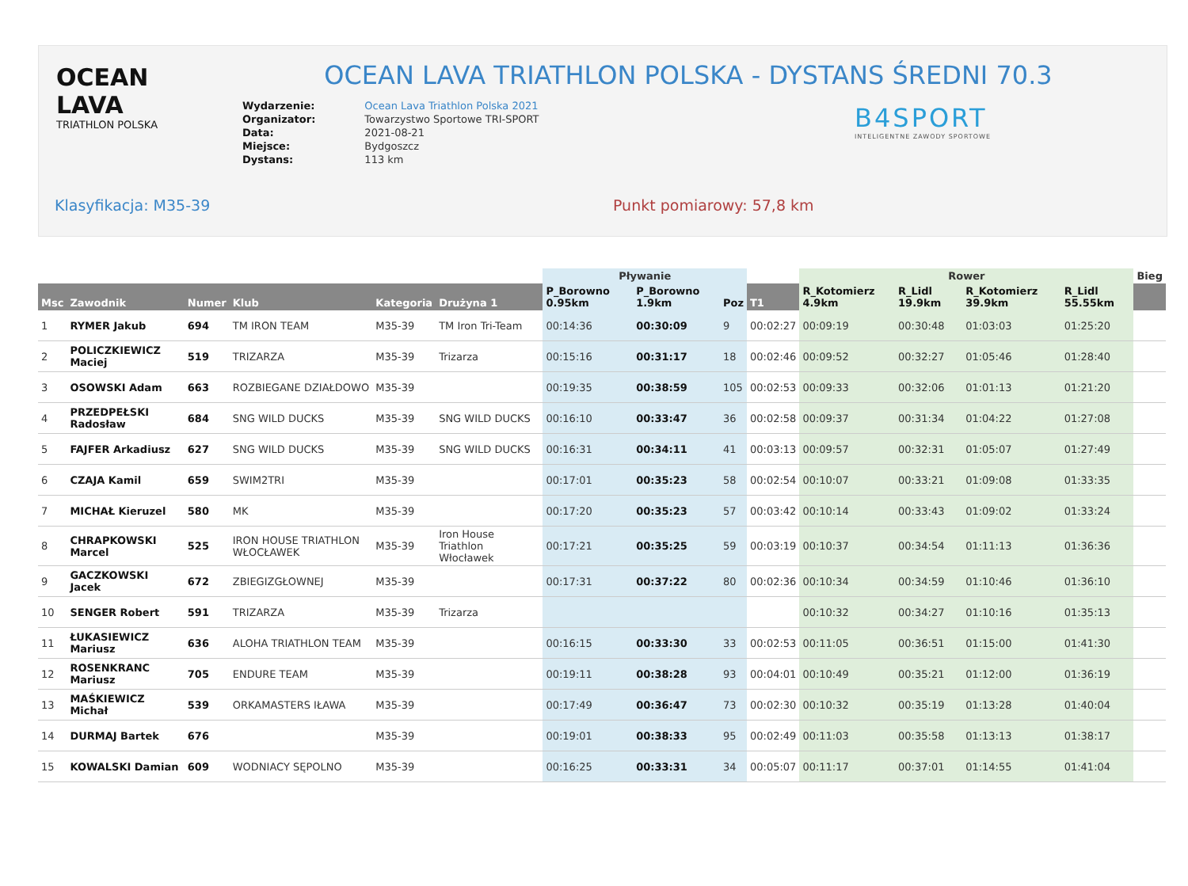OCEAN LAVA
TRIATHLON POLSKA
OCEAN LAVA TRIATHLON POLSKA - DYSTANS ŚREDNI 70.3
| Wydarzenie: | Ocean Lava Triathlon Polska 2021 |
| Organizator: | Towarzystwo Sportowe TRI-SPORT |
| Data: | 2021-08-21 |
| Miejsce: | Bydgoszcz |
| Dystans: | 113 km |
B4SPORT
INTELIGENTNE ZAWODY SPORTOWE
Klasyfikacja: M35-39 Punkt pomiarowy: 57,8 km
| | | | | | | Pływanie | | | | Rower | | | | Bieg |
| --- | --- | --- | --- | --- | --- | --- | --- | --- | --- | --- | --- | --- | --- | --- |
| Msc | Zawodnik | Numer | Klub | Kategoria | Drużyna 1 | P_Borowno 0.95km | P_Borowno 1.9km | Poz | T1 | R_Kotomierz 4.9km | R_Lidl 19.9km | R_Kotomierz 39.9km | R_Lidl 55.55km | |
| 1 | RYMER Jakub | 694 | TM IRON TEAM | M35-39 | TM Iron Tri-Team | 00:14:36 | 00:30:09 | 9 | 00:02:27 | 00:09:19 | 00:30:48 | 01:03:03 | 01:25:20 | |
| 2 | POLICZKIEWICZ Maciej | 519 | TRIZARZA | M35-39 | Trizarza | 00:15:16 | 00:31:17 | 18 | 00:02:46 | 00:09:52 | 00:32:27 | 01:05:46 | 01:28:40 | |
| 3 | OSOWSKI Adam | 663 | ROZBIEGANE DZIAŁDOWO | M35-39 | | 00:19:35 | 00:38:59 | 105 | 00:02:53 | 00:09:33 | 00:32:06 | 01:01:13 | 01:21:20 | |
| 4 | PRZEDPEŁSKI Radosław | 684 | SNG WILD DUCKS | M35-39 | SNG WILD DUCKS | 00:16:10 | 00:33:47 | 36 | 00:02:58 | 00:09:37 | 00:31:34 | 01:04:22 | 01:27:08 | |
| 5 | FAJFER Arkadiusz | 627 | SNG WILD DUCKS | M35-39 | SNG WILD DUCKS | 00:16:31 | 00:34:11 | 41 | 00:03:13 | 00:09:57 | 00:32:31 | 01:05:07 | 01:27:49 | |
| 6 | CZAJA Kamil | 659 | SWIM2TRI | M35-39 | | 00:17:01 | 00:35:23 | 58 | 00:02:54 | 00:10:07 | 00:33:21 | 01:09:08 | 01:33:35 | |
| 7 | MICHAŁ Kieruzel | 580 | MK | M35-39 | | 00:17:20 | 00:35:23 | 57 | 00:03:42 | 00:10:14 | 00:33:43 | 01:09:02 | 01:33:24 | |
| 8 | CHRAPKOWSKI Marcel | 525 | IRON HOUSE TRIATHLON WŁOCŁAWEK | M35-39 | Iron House Triathlon Włocławek | 00:17:21 | 00:35:25 | 59 | 00:03:19 | 00:10:37 | 00:34:54 | 01:11:13 | 01:36:36 | |
| 9 | GACZKOWSKI Jacek | 672 | ZBIEGIZGŁOWNEJ | M35-39 | | 00:17:31 | 00:37:22 | 80 | 00:02:36 | 00:10:34 | 00:34:59 | 01:10:46 | 01:36:10 | |
| 10 | SENGER Robert | 591 | TRIZARZA | M35-39 | Trizarza | | | | | 00:10:32 | 00:34:27 | 01:10:16 | 01:35:13 | |
| 11 | ŁUKASIEWICZ Mariusz | 636 | ALOHA TRIATHLON TEAM | M35-39 | | 00:16:15 | 00:33:30 | 33 | 00:02:53 | 00:11:05 | 00:36:51 | 01:15:00 | 01:41:30 | |
| 12 | ROSENKRANC Mariusz | 705 | ENDURE TEAM | M35-39 | | 00:19:11 | 00:38:28 | 93 | 00:04:01 | 00:10:49 | 00:35:21 | 01:12:00 | 01:36:19 | |
| 13 | MAŚKIEWICZ Michał | 539 | ORKAMASTERS IŁAWA | M35-39 | | 00:17:49 | 00:36:47 | 73 | 00:02:30 | 00:10:32 | 00:35:19 | 01:13:28 | 01:40:04 | |
| 14 | DURMAJ Bartek | 676 | | M35-39 | | 00:19:01 | 00:38:33 | 95 | 00:02:49 | 00:11:03 | 00:35:58 | 01:13:13 | 01:38:17 | |
| 15 | KOWALSKI Damian | 609 | WODNIACY SĘPOLNO | M35-39 | | 00:16:25 | 00:33:31 | 34 | 00:05:07 | 00:11:17 | 00:37:01 | 01:14:55 | 01:41:04 | |